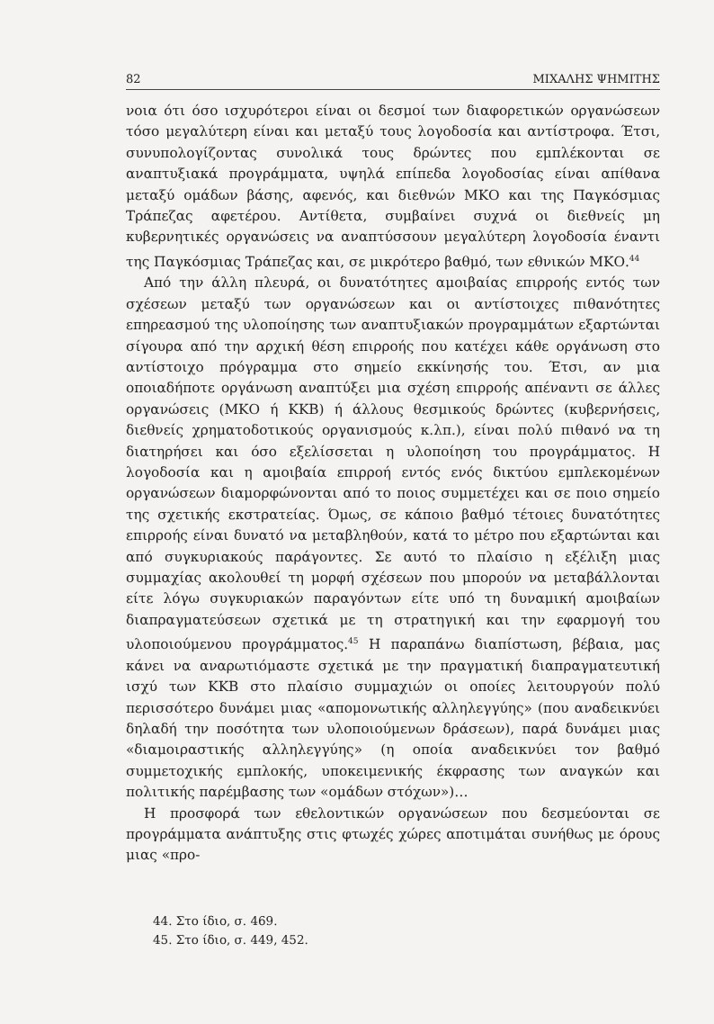82 ΜΙΧΑΛΗΣ ΨΗΜΙΤΗΣ
νοια ότι όσο ισχυρότεροι είναι οι δεσμοί των διαφορετικών οργανώσεων τόσο μεγαλύτερη είναι και μεταξύ τους λογοδοσία και αντίστροφα. Έτσι, συνυπολογίζοντας συνολικά τους δρώντες που εμπλέκονται σε αναπτυξιακά προγράμματα, υψηλά επίπεδα λογοδοσίας είναι απίθανα μεταξύ ομάδων βάσης, αφενός, και διεθνών ΜΚΟ και της Παγκόσμιας Τράπεζας αφετέρου. Αντίθετα, συμβαίνει συχνά οι διεθνείς μη κυβερνητικές οργανώσεις να αναπτύσσουν μεγαλύτερη λογοδοσία έναντι της Παγκόσμιας Τράπεζας και, σε μικρότερο βαθμό, των εθνικών ΜΚΟ.<sup>44</sup>
Από την άλλη πλευρά, οι δυνατότητες αμοιβαίας επιρροής εντός των σχέσεων μεταξύ των οργανώσεων και οι αντίστοιχες πιθανότητες επηρεασμού της υλοποίησης των αναπτυξιακών προγραμμάτων εξαρτώνται σίγουρα από την αρχική θέση επιρροής που κατέχει κάθε οργάνωση στο αντίστοιχο πρόγραμμα στο σημείο εκκίνησής του. Έτσι, αν μια οποιαδήποτε οργάνωση αναπτύξει μια σχέση επιρροής απέναντι σε άλλες οργανώσεις (ΜΚΟ ή ΚΚΒ) ή άλλους θεσμικούς δρώντες (κυβερνήσεις, διεθνείς χρηματοδοτικούς οργανισμούς κ.λπ.), είναι πολύ πιθανό να τη διατηρήσει και όσο εξελίσσεται η υλοποίηση του προγράμματος. Η λογοδοσία και η αμοιβαία επιρροή εντός ενός δικτύου εμπλεκομένων οργανώσεων διαμορφώνονται από το ποιος συμμετέχει και σε ποιο σημείο της σχετικής εκστρατείας. Όμως, σε κάποιο βαθμό τέτοιες δυνατότητες επιρροής είναι δυνατό να μεταβληθούν, κατά το μέτρο που εξαρτώνται και από συγκυριακούς παράγοντες. Σε αυτό το πλαίσιο η εξέλιξη μιας συμμαχίας ακολουθεί τη μορφή σχέσεων που μπορούν να μεταβάλλονται είτε λόγω συγκυριακών παραγόντων είτε υπό τη δυναμική αμοιβαίων διαπραγματεύσεων σχετικά με τη στρατηγική και την εφαρμογή του υλοποιούμενου προγράμματος.<sup>45</sup> Η παραπάνω διαπίστωση, βέβαια, μας κάνει να αναρωτιόμαστε σχετικά με την πραγματική διαπραγματευτική ισχύ των ΚΚΒ στο πλαίσιο συμμαχιών οι οποίες λειτουργούν πολύ περισσότερο δυνάμει μιας «απομονωτικής αλληλεγγύης» (που αναδεικνύει δηλαδή την ποσότητα των υλοποιούμενων δράσεων), παρά δυνάμει μιας «διαμοιραστικής αλληλεγγύης» (η οποία αναδεικνύει τον βαθμό συμμετοχικής εμπλοκής, υποκειμενικής έκφρασης των αναγκών και πολιτικής παρέμβασης των «ομάδων στόχων»)…
Η προσφορά των εθελοντικών οργανώσεων που δεσμεύονται σε προγράμματα ανάπτυξης στις φτωχές χώρες αποτιμάται συνήθως με όρους μιας «προ-
44. Στο ίδιο, σ. 469.
45. Στο ίδιο, σ. 449, 452.